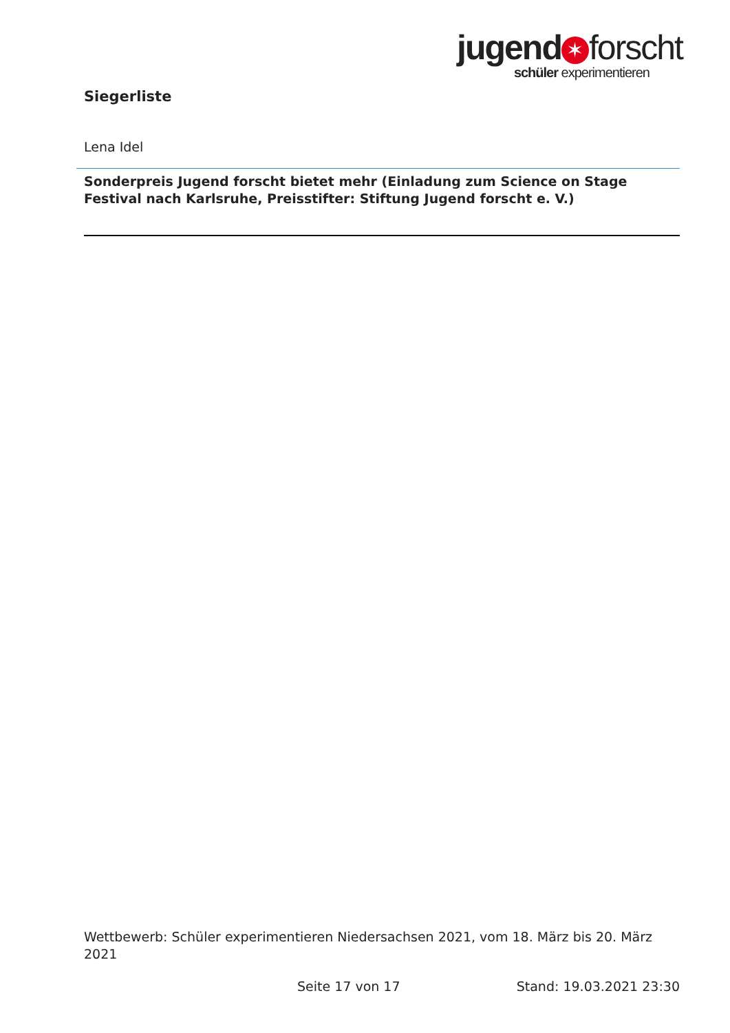jugend ✶ forscht
schüler experimentieren
Siegerliste
Lena Idel
Sonderpreis Jugend forscht bietet mehr (Einladung zum Science on Stage Festival nach Karlsruhe, Preisstifter: Stiftung Jugend forscht e. V.)
Wettbewerb: Schüler experimentieren Niedersachsen 2021, vom 18. März bis 20. März 2021
Seite 17 von 17 Stand: 19.03.2021 23:30